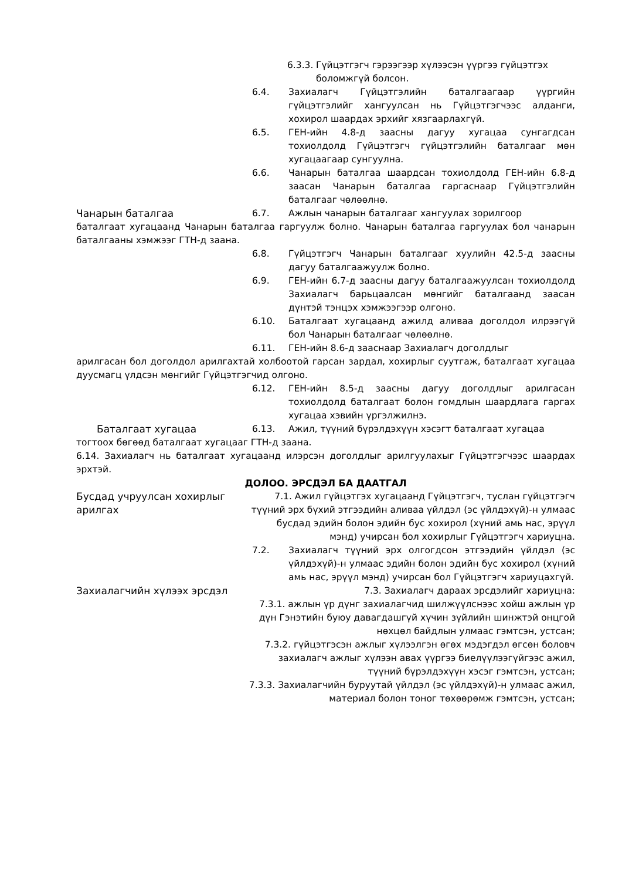6.3.3. Гүйцэтгэгч гэрээгээр хүлээсэн үүргээ гүйцэтгэх боломжгүй болсон.
6.4. Захиалагч Гүйцэтгэлийн баталгаагаар үүргийн гүйцэтгэлийг хангуулсан нь Гүйцэтгэгчээс алданги, хохирол шаардах эрхийг хязгаарлахгүй.
6.5. ГЕН-ийн 4.8-д заасны дагуу хугацаа сунгагдсан тохиолдолд Гүйцэтгэгч гүйцэтгэлийн баталгааг мөн хугацаагаар сунгуулна.
6.6. Чанарын баталгаа шаардсан тохиолдолд ГЕН-ийн 6.8-д заасан Чанарын баталгаа гаргаснаар Гүйцэтгэлийн баталгааг чөлөөлнө.
Чанарын баталгаа 6.7. Ажлын чанарын баталгааг хангуулах зорилгоор
баталгаат хугацаанд Чанарын баталгаа гаргуулж болно. Чанарын баталгаа гаргуулах бол чанарын баталгааны хэмжээг ГТН-д заана.
6.8. Гүйцэтгэгч Чанарын баталгааг хуулийн 42.5-д заасны дагуу баталгаажуулж болно.
6.9. ГЕН-ийн 6.7-д заасны дагуу баталгаажуулсан тохиолдолд Захиалагч барьцаалсан мөнгийг баталгаанд заасан дүнтэй тэнцэх хэмжээгээр олгоно.
6.10. Баталгаат хугацаанд ажилд аливаа доголдол илрээгүй бол Чанарын баталгааг чөлөөлнө.
6.11. ГЕН-ийн 8.6-д зааснаар Захиалагч доголдлыг
арилгасан бол доголдол арилгахтай холбоотой гарсан зардал, хохирлыг суутгаж, баталгаат хугацаа дуусмагц үлдсэн мөнгийг Гүйцэтгэгчид олгоно.
6.12. ГЕН-ийн 8.5-д заасны дагуу доголдлыг арилгасан тохиолдолд баталгаат болон гомдлын шаардлага гаргах хугацаа хэвийн үргэлжилнэ.
Баталгаат хугацаа 6.13. Ажил, түүний бүрэлдэхүүн хэсэгт баталгаат хугацаа
тогтоох бөгөөд баталгаат хугацааг ГТН-д заана.
6.14. Захиалагч нь баталгаат хугацаанд илэрсэн доголдлыг арилгуулахыг Гүйцэтгэгчээс шаардах эрхтэй.
ДОЛОО. ЭРСДЭЛ БА ДААТГАЛ
Бусдад учруулсан хохирлыг арилгах
7.1. Ажил гүйцэтгэх хугацаанд Гүйцэтгэгч, туслан гүйцэтгэгч түүний эрх бүхий этгээдийн аливаа үйлдэл (эс үйлдэхүй)-н улмаас бусдад эдийн болон эдийн бус хохирол (хүний амь нас, эрүүл мэнд) учирсан бол хохирлыг Гүйцэтгэгч хариуцна.
7.2. Захиалагч түүний эрх олгогдсон этгээдийн үйлдэл (эс үйлдэхүй)-н улмаас эдийн болон эдийн бус хохирол (хүний амь нас, эрүүл мэнд) учирсан бол Гүйцэтгэгч хариуцахгүй.
Захиалагчийн хүлээх эрсдэл 7.3. Захиалагч дараах эрсдэлийг хариуцна:
7.3.1. ажлын үр дүнг захиалагчид шилжүүлснээс хойш ажлын үр дүн Гэнэтийн буюу давагдашгүй хүчин зүйлийн шинжтэй онцгой нөхцөл байдлын улмаас гэмтсэн, устсан;
7.3.2. гүйцэтгэсэн ажлыг хүлээлгэн өгөх мэдэгдэл өгсөн боловч захиалагч ажлыг хүлээн авах үүргээ биелүүлээгүйгээс ажил, түүний бүрэлдэхүүн хэсэг гэмтсэн, устсан;
7.3.3. Захиалагчийн буруутай үйлдэл (эс үйлдэхүй)-н улмаас ажил, материал болон тоног төхөөрөмж гэмтсэн, устсан;